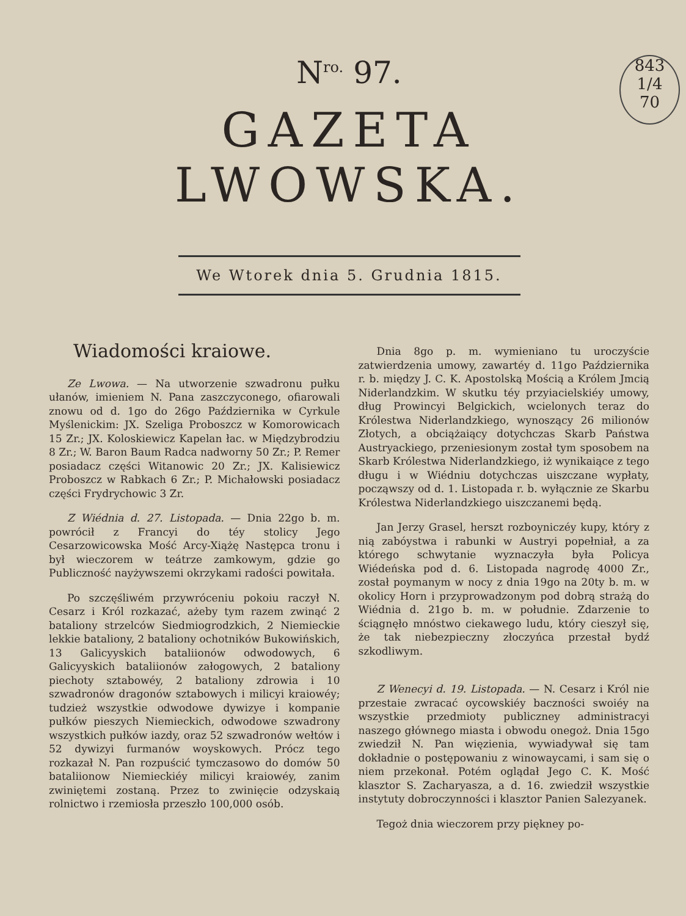843
1/4
70
N<sup>ro.</sup> 97.
GAZETA LWOWSKA.
We Wtorek dnia 5. Grudnia 1815.
Wiadomości kraiowe.
Ze Lwowa. — Na utworzenie szwadronu pułku ułanów, imieniem N. Pana zaszczyconego, ofiarowali znowu od d. 1go do 26go Października w Cyrkule Myślenickim: JX. Szeliga Proboszcz w Komorowicach 15 Zr.; JX. Koloskiewicz Kapelan łac. w Międzybrodziu 8 Zr.; W. Baron Baum Radca nadworny 50 Zr.; P. Remer posiadacz części Witanowic 20 Zr.; JX. Kalisiewicz Proboszcz w Rabkach 6 Zr.; P. Michałowski posiadacz części Frydrychowic 3 Zr.
Z Wiédnia d. 27. Listopada. — Dnia 22go b. m. powrócił z Francyi do téy stolicy Jego Cesarzowicowska Mość Arcy-Xiążę Następca tronu i był wieczorem w teátrze zamkowym, gdzie go Publiczność nayżywszemi okrzykami radości powitała.
Po szczęśliwém przywróceniu pokoiu raczył N. Cesarz i Król rozkazać, ażeby tym razem zwinąć 2 bataliony strzelców Siedmiogrodzkich, 2 Niemieckie lekkie bataliony, 2 bataliony ochotników Bukowińskich, 13 Galicyyskich bataliionów odwodowych, 6 Galicyyskich bataliionów załogowych, 2 bataliony piechoty sztabowéy, 2 bataliony zdrowia i 10 szwadronów dragonów sztabowych i milicyi kraiowéy; tudzież wszystkie odwodowe dywizye i kompanie pułków pieszych Niemieckich, odwodowe szwadrony wszystkich pułków iazdy, oraz 52 szwadronów wełtów i 52 dywizyi furmanów woyskowych. Prócz tego rozkazał N. Pan rozpuścić tymczasowo do domów 50 bataliionow Niemieckiéy milicyi kraiowéy, zanim zwiniętemi zostaną. Przez to zwinięcie odzyskaią rolnictwo i rzemiosła przeszło 100,000 osób.
Dnia 8go p. m. wymieniano tu uroczyście zatwierdzenia umowy, zawartéy d. 11go Października r. b. między J. C. K. Apostolską Mością a Królem Jmcią Niderlandzkim. W skutku téy przyiacielskiéy umowy, dług Prowincyi Belgickich, wcielonych teraz do Królestwa Niderlandzkiego, wynoszący 26 milionów Złotych, a obciążaiący dotychczas Skarb Państwa Austryackiego, przeniesionym został tym sposobem na Skarb Królestwa Niderlandzkiego, iż wynikaiące z tego długu i w Wiédniu dotychczas uiszczane wypłaty, począwszy od d. 1. Listopada r. b. wyłącznie ze Skarbu Królestwa Niderlandzkiego uiszczanemi będą.
Jan Jerzy Grasel, herszt rozboyniczéy kupy, który z nią zabóystwa i rabunki w Austryi popełniał, a za którego schwytanie wyznaczyła była Policya Wiédeńska pod d. 6. Listopada nagrodę 4000 Zr., został poymanym w nocy z dnia 19go na 20ty b. m. w okolicy Horn i przyprowadzonym pod dobrą strażą do Wiédnia d. 21go b. m. w południe. Zdarzenie to ściągnęło mnóstwo ciekawego ludu, który cieszył się, że tak niebezpieczny złoczyńca przestał bydź szkodliwym.
Z Wenecyi d. 19. Listopada. — N. Cesarz i Król nie przestaie zwracać oycowskiéy baczności swoiéy na wszystkie przedmioty publiczney administracyi naszego głównego miasta i obwodu onegoż. Dnia 15go zwiedził N. Pan więzienia, wywiadywał się tam dokładnie o postępowaniu z winowaycami, i sam się o niem przekonał. Potém oglądał Jego C. K. Mość klasztor S. Zacharyasza, a d. 16. zwiedził wszystkie instytuty dobroczynności i klasztor Panien Salezyanek.
Tegoż dnia wieczorem przy piękney po-